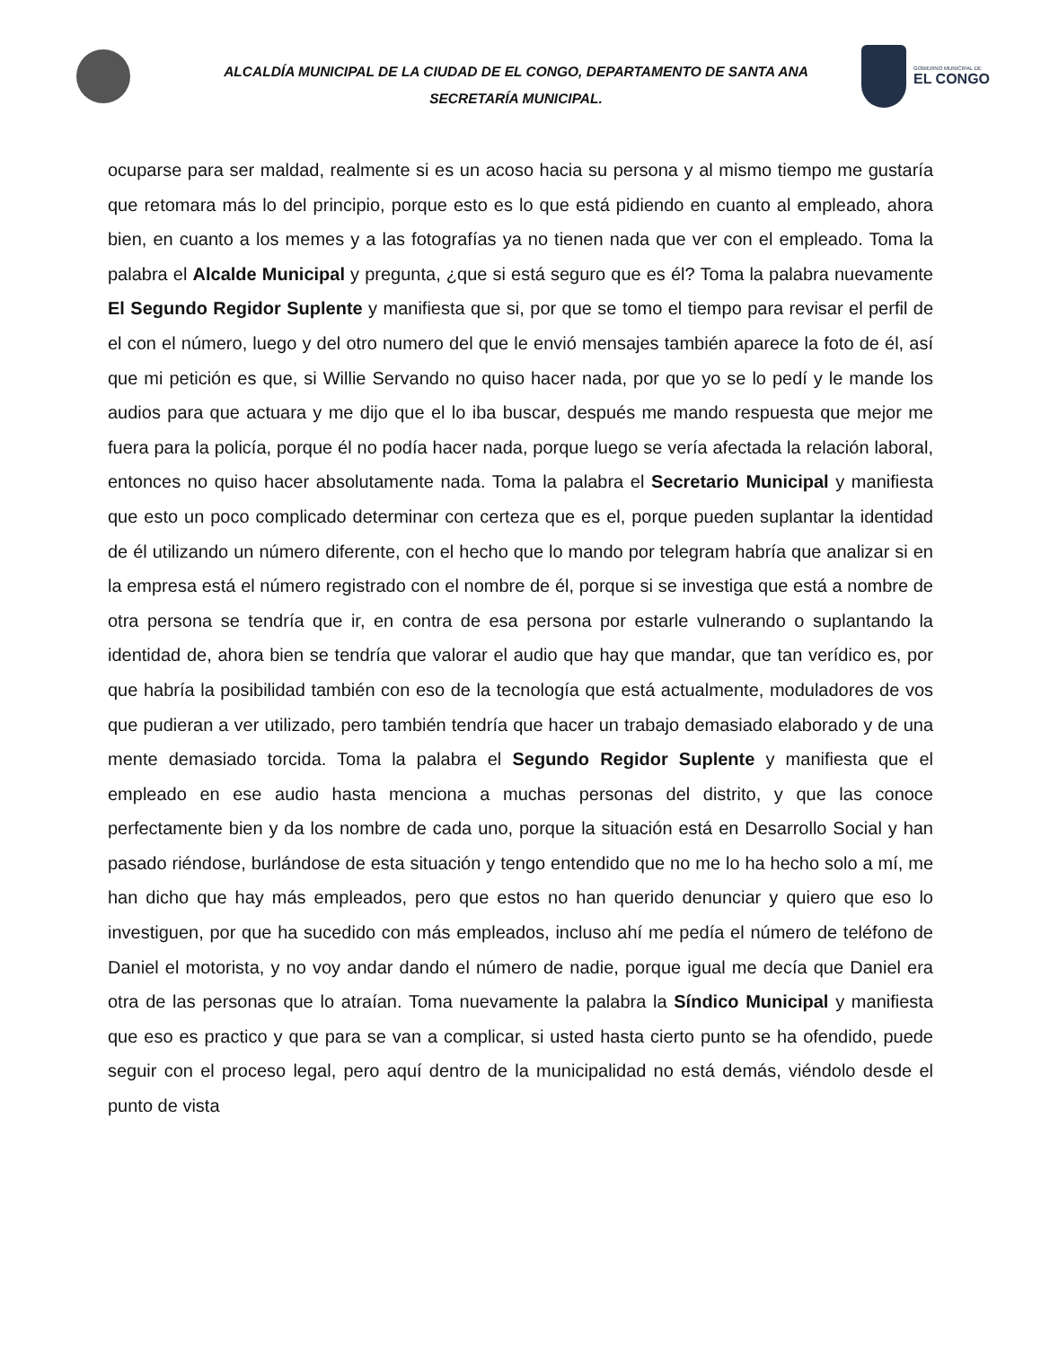ALCALDÍA MUNICIPAL DE LA CIUDAD DE EL CONGO, DEPARTAMENTO DE SANTA ANA
SECRETARÍA MUNICIPAL.
GOBIERNO MUNICIPAL DE
EL CONGO
ocuparse para ser maldad, realmente si es un acoso hacia su persona y al mismo tiempo me gustaría que retomara más lo del principio, porque esto es lo que está pidiendo en cuanto al empleado, ahora bien, en cuanto a los memes y a las fotografías ya no tienen nada que ver con el empleado. Toma la palabra el Alcalde Municipal y pregunta, ¿que si está seguro que es él? Toma la palabra nuevamente El Segundo Regidor Suplente y manifiesta que si, por que se tomo el tiempo para revisar el perfil de el con el número, luego y del otro numero del que le envió mensajes también aparece la foto de él, así que mi petición es que, si Willie Servando no quiso hacer nada, por que yo se lo pedí y le mande los audios para que actuara y me dijo que el lo iba buscar, después me mando respuesta que mejor me fuera para la policía, porque él no podía hacer nada, porque luego se vería afectada la relación laboral, entonces no quiso hacer absolutamente nada. Toma la palabra el Secretario Municipal y manifiesta que esto un poco complicado determinar con certeza que es el, porque pueden suplantar la identidad de él utilizando un número diferente, con el hecho que lo mando por telegram habría que analizar si en la empresa está el número registrado con el nombre de él, porque si se investiga que está a nombre de otra persona se tendría que ir, en contra de esa persona por estarle vulnerando o suplantando la identidad de, ahora bien se tendría que valorar el audio que hay que mandar, que tan verídico es, por que habría la posibilidad también con eso de la tecnología que está actualmente, moduladores de vos que pudieran a ver utilizado, pero también tendría que hacer un trabajo demasiado elaborado y de una mente demasiado torcida. Toma la palabra el Segundo Regidor Suplente y manifiesta que el empleado en ese audio hasta menciona a muchas personas del distrito, y que las conoce perfectamente bien y da los nombre de cada uno, porque la situación está en Desarrollo Social y han pasado riéndose, burlándose de esta situación y tengo entendido que no me lo ha hecho solo a mí, me han dicho que hay más empleados, pero que estos no han querido denunciar y quiero que eso lo investiguen, por que ha sucedido con más empleados, incluso ahí me pedía el número de teléfono de Daniel el motorista, y no voy andar dando el número de nadie, porque igual me decía que Daniel era otra de las personas que lo atraían. Toma nuevamente la palabra la Síndico Municipal y manifiesta que eso es practico y que para se van a complicar, si usted hasta cierto punto se ha ofendido, puede seguir con el proceso legal, pero aquí dentro de la municipalidad no está demás, viéndolo desde el punto de vista